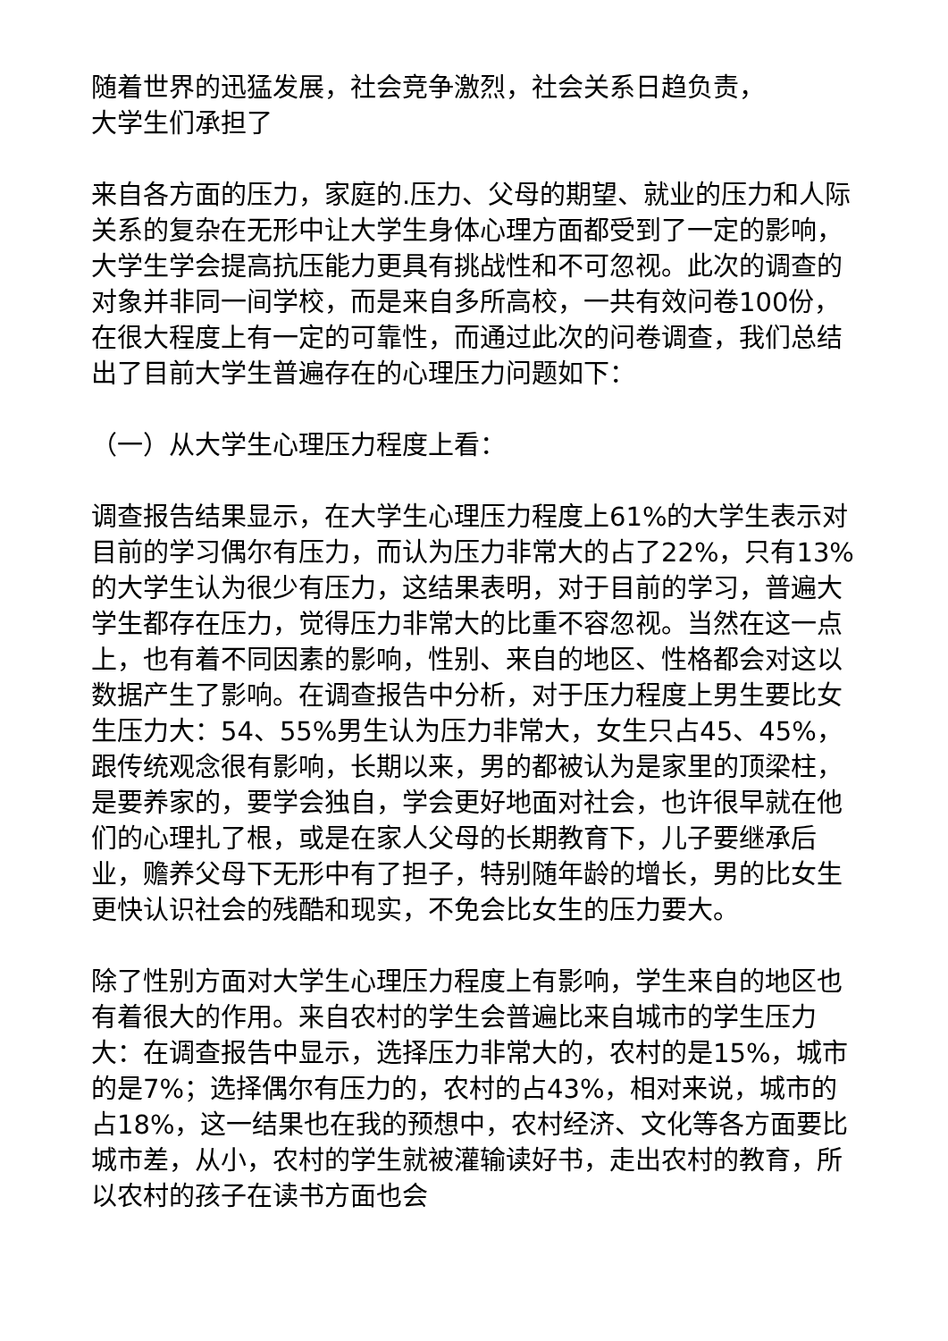随着世界的迅猛发展，社会竞争激烈，社会关系日趋负责，
大学生们承担了
来自各方面的压力，家庭的.压力、父母的期望、就业的压力和人际关系的复杂在无形中让大学生身体心理方面都受到了一定的影响，大学生学会提高抗压能力更具有挑战性和不可忽视。此次的调查的对象并非同一间学校，而是来自多所高校，一共有效问卷100份，在很大程度上有一定的可靠性，而通过此次的问卷调查，我们总结出了目前大学生普遍存在的心理压力问题如下：
（一）从大学生心理压力程度上看：
调查报告结果显示，在大学生心理压力程度上61%的大学生表示对目前的学习偶尔有压力，而认为压力非常大的占了22%，只有13%的大学生认为很少有压力，这结果表明，对于目前的学习，普遍大学生都存在压力，觉得压力非常大的比重不容忽视。当然在这一点上，也有着不同因素的影响，性别、来自的地区、性格都会对这以数据产生了影响。在调查报告中分析，对于压力程度上男生要比女生压力大：54、55%男生认为压力非常大，女生只占45、45%，跟传统观念很有影响，长期以来，男的都被认为是家里的顶梁柱，是要养家的，要学会独自，学会更好地面对社会，也许很早就在他们的心理扎了根，或是在家人父母的长期教育下，儿子要继承后业，赡养父母下无形中有了担子，特别随年龄的增长，男的比女生更快认识社会的残酷和现实，不免会比女生的压力要大。
除了性别方面对大学生心理压力程度上有影响，学生来自的地区也有着很大的作用。来自农村的学生会普遍比来自城市的学生压力大：在调查报告中显示，选择压力非常大的，农村的是15%，城市的是7%；选择偶尔有压力的，农村的占43%，相对来说，城市的占18%，这一结果也在我的预想中，农村经济、文化等各方面要比城市差，从小，农村的学生就被灌输读好书，走出农村的教育，所以农村的孩子在读书方面也会